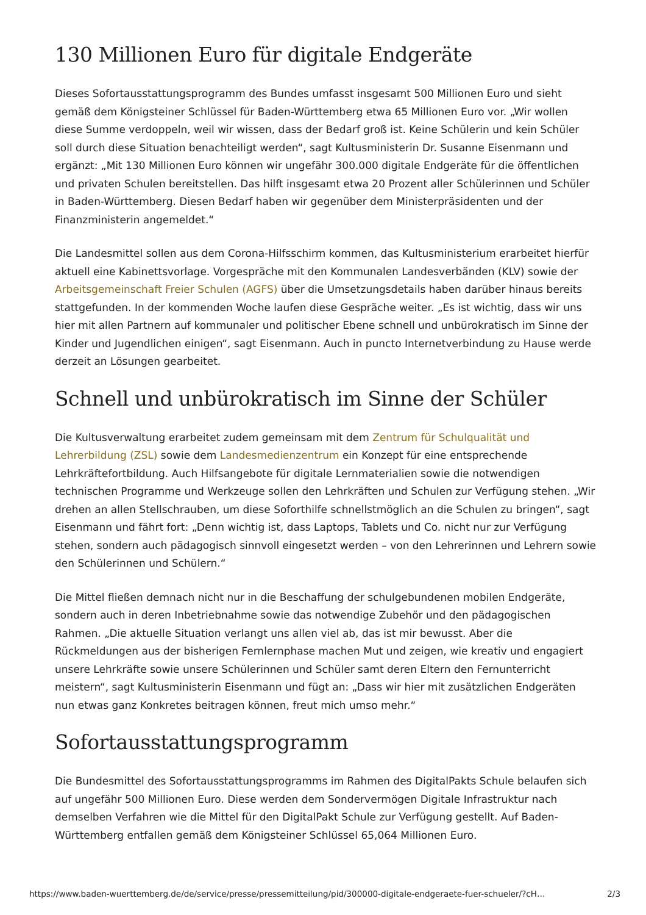130 Millionen Euro für digitale Endgeräte
Dieses Sofortausstattungsprogramm des Bundes umfasst insgesamt 500 Millionen Euro und sieht gemäß dem Königsteiner Schlüssel für Baden-Württemberg etwa 65 Millionen Euro vor. „Wir wollen diese Summe verdoppeln, weil wir wissen, dass der Bedarf groß ist. Keine Schülerin und kein Schüler soll durch diese Situation benachteiligt werden“, sagt Kultusministerin Dr. Susanne Eisenmann und ergänzt: „Mit 130 Millionen Euro können wir ungefähr 300.000 digitale Endgeräte für die öffentlichen und privaten Schulen bereitstellen. Das hilft insgesamt etwa 20 Prozent aller Schülerinnen und Schüler in Baden-Württemberg. Diesen Bedarf haben wir gegenüber dem Ministerpräsidenten und der Finanzministerin angemeldet.“
Die Landesmittel sollen aus dem Corona-Hilfsschirm kommen, das Kultusministerium erarbeitet hierfür aktuell eine Kabinettsvorlage. Vorgespräche mit den Kommunalen Landesverbänden (KLV) sowie der Arbeitsgemeinschaft Freier Schulen (AGFS) über die Umsetzungsdetails haben darüber hinaus bereits stattgefunden. In der kommenden Woche laufen diese Gespräche weiter. „Es ist wichtig, dass wir uns hier mit allen Partnern auf kommunaler und politischer Ebene schnell und unbürokratisch im Sinne der Kinder und Jugendlichen einigen“, sagt Eisenmann. Auch in puncto Internetverbindung zu Hause werde derzeit an Lösungen gearbeitet.
Schnell und unbürokratisch im Sinne der Schüler
Die Kultusverwaltung erarbeitet zudem gemeinsam mit dem Zentrum für Schulqualität und Lehrerbildung (ZSL) sowie dem Landesmedienzentrum ein Konzept für eine entsprechende Lehrkräftefortbildung. Auch Hilfsangebote für digitale Lernmaterialien sowie die notwendigen technischen Programme und Werkzeuge sollen den Lehrkräften und Schulen zur Verfügung stehen. „Wir drehen an allen Stellschrauben, um diese Soforthilfe schnellstmöglich an die Schulen zu bringen“, sagt Eisenmann und fährt fort: „Denn wichtig ist, dass Laptops, Tablets und Co. nicht nur zur Verfügung stehen, sondern auch pädagogisch sinnvoll eingesetzt werden – von den Lehrerinnen und Lehrern sowie den Schülerinnen und Schülern.“
Die Mittel fließen demnach nicht nur in die Beschaffung der schulgebundenen mobilen Endgeräte, sondern auch in deren Inbetriebnahme sowie das notwendige Zubehör und den pädagogischen Rahmen. „Die aktuelle Situation verlangt uns allen viel ab, das ist mir bewusst. Aber die Rückmeldungen aus der bisherigen Fernlernphase machen Mut und zeigen, wie kreativ und engagiert unsere Lehrkräfte sowie unsere Schülerinnen und Schüler samt deren Eltern den Fernunterricht meistern“, sagt Kultusministerin Eisenmann und fügt an: „Dass wir hier mit zusätzlichen Endgeräten nun etwas ganz Konkretes beitragen können, freut mich umso mehr.“
Sofortausstattungsprogramm
Die Bundesmittel des Sofortausstattungsprogramms im Rahmen des DigitalPakts Schule belaufen sich auf ungefähr 500 Millionen Euro. Diese werden dem Sondervermögen Digitale Infrastruktur nach demselben Verfahren wie die Mittel für den DigitalPakt Schule zur Verfügung gestellt. Auf Baden-Württemberg entfallen gemäß dem Königsteiner Schlüssel 65,064 Millionen Euro.
https://www.baden-wuerttemberg.de/de/service/presse/pressemitteilung/pid/300000-digitale-endgeraete-fuer-schueler/?cH… 2/3